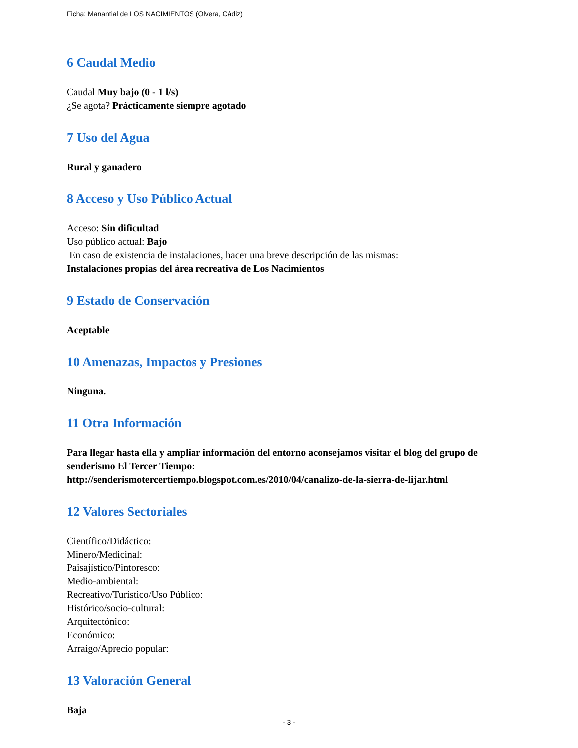Ficha: Manantial de LOS NACIMIENTOS (Olvera, Cádiz)
6 Caudal Medio
Caudal Muy bajo (0 - 1 l/s)
¿Se agota? Prácticamente siempre agotado
7 Uso del Agua
Rural y ganadero
8 Acceso y Uso Público Actual
Acceso: Sin dificultad
Uso público actual: Bajo
En caso de existencia de instalaciones, hacer una breve descripción de las mismas:
Instalaciones propias del área recreativa de Los Nacimientos
9 Estado de Conservación
Aceptable
10 Amenazas, Impactos y Presiones
Ninguna.
11 Otra Información
Para llegar hasta ella y ampliar información del entorno aconsejamos visitar el blog del grupo de senderismo El Tercer Tiempo:
http://senderismotercertiempo.blogspot.com.es/2010/04/canalizo-de-la-sierra-de-lijar.html
12 Valores Sectoriales
Científico/Didáctico:
Minero/Medicinal:
Paisajístico/Pintoresco:
Medio-ambiental:
Recreativo/Turístico/Uso Público:
Histórico/socio-cultural:
Arquitectónico:
Económico:
Arraigo/Aprecio popular:
13 Valoración General
Baja
- 3 -